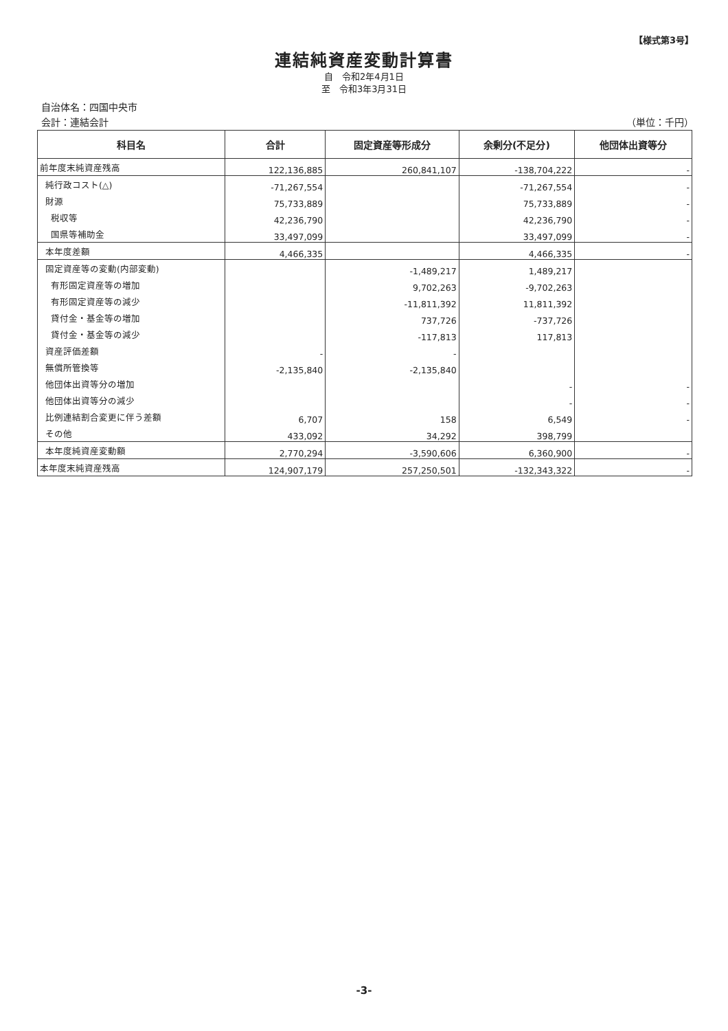【様式第3号】
連結純資産変動計算書
自　令和2年4月1日
至　令和3年3月31日
自治体名：四国中央市
会計：連結会計 （単位：千円）
| 科目名 | 合計 | 固定資産等形成分 | 余剰分(不足分) | 他団体出資等分 |
| --- | --- | --- | --- | --- |
| 前年度末純資産残高 | 122,136,885 | 260,841,107 | -138,704,222 | - |
| 純行政コスト(△) | -71,267,554 | | -71,267,554 | - |
| 財源 | 75,733,889 | | 75,733,889 | - |
| 税収等 | 42,236,790 | | 42,236,790 | - |
| 国県等補助金 | 33,497,099 | | 33,497,099 | - |
| 本年度差額 | 4,466,335 | | 4,466,335 | - |
| 固定資産等の変動(内部変動) | | -1,489,217 | 1,489,217 | |
| 有形固定資産等の増加 | | 9,702,263 | -9,702,263 | |
| 有形固定資産等の減少 | | -11,811,392 | 11,811,392 | |
| 貸付金・基金等の増加 | | 737,726 | -737,726 | |
| 貸付金・基金等の減少 | | -117,813 | 117,813 | |
| 資産評価差額 | - | - | | |
| 無償所管換等 | -2,135,840 | -2,135,840 | | |
| 他団体出資等分の増加 | | | - | - |
| 他団体出資等分の減少 | | | - | - |
| 比例連結割合変更に伴う差額 | 6,707 | 158 | 6,549 | - |
| その他 | 433,092 | 34,292 | 398,799 | |
| 本年度純資産変動額 | 2,770,294 | -3,590,606 | 6,360,900 | - |
| 本年度末純資産残高 | 124,907,179 | 257,250,501 | -132,343,322 | - |
-3-